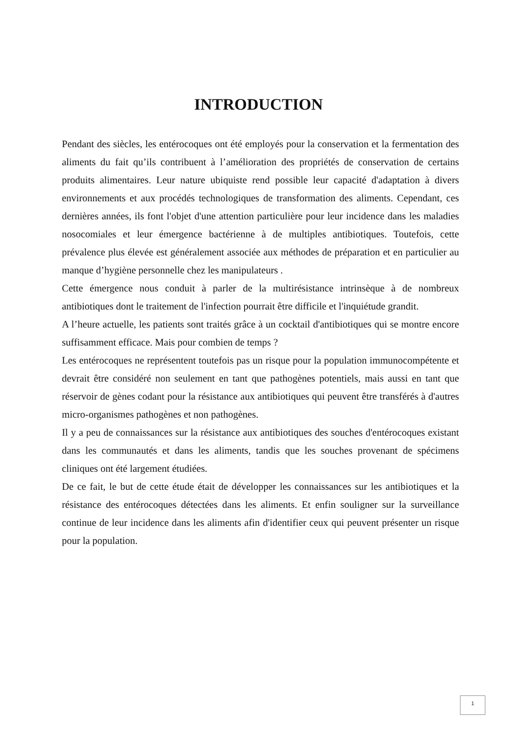INTRODUCTION
Pendant des siècles, les entérocoques ont été employés pour la conservation et la fermentation des aliments du fait qu’ils contribuent à l’amélioration des propriétés de conservation de certains produits alimentaires. Leur nature ubiquiste rend possible leur capacité d'adaptation à divers environnements et aux procédés technologiques de transformation des aliments. Cependant, ces dernières années, ils font l'objet d'une attention particulière pour leur incidence dans les maladies nosocomiales et leur émergence bactérienne à de multiples antibiotiques. Toutefois, cette prévalence plus élevée est généralement associée aux méthodes de préparation et en particulier au manque d’hygiène personnelle chez les manipulateurs .
Cette émergence nous conduit à parler de la multirésistance intrinsèque à de nombreux antibiotiques dont le traitement de l'infection pourrait être difficile et l'inquiétude grandit.
A l’heure actuelle, les patients sont traités grâce à un cocktail d'antibiotiques qui se montre encore suffisamment efficace. Mais pour combien de temps ?
Les entérocoques ne représentent toutefois pas un risque pour la population immunocompétente et devrait être considéré non seulement en tant que pathogènes potentiels, mais aussi en tant que réservoir de gènes codant pour la résistance aux antibiotiques qui peuvent être transférés à d'autres micro-organismes pathogènes et non pathogènes.
Il y a peu de connaissances sur la résistance aux antibiotiques des souches d'entérocoques existant dans les communautés et dans les aliments, tandis que les souches provenant de spécimens cliniques ont été largement étudiées.
De ce fait, le but de cette étude était de développer les connaissances sur les antibiotiques et la résistance des entérocoques détectées dans les aliments. Et enfin souligner sur la surveillance continue de leur incidence dans les aliments afin d'identifier ceux qui peuvent présenter un risque pour la population.
1